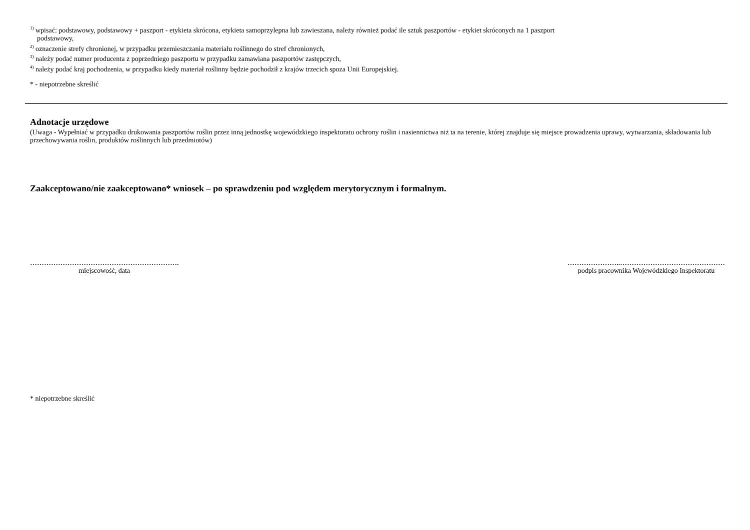<sup>1)</sup> wpisać: podstawowy, podstawowy + paszport - etykieta skrócona, etykieta samoprzylepna lub zawieszana, należy również podać ile sztuk paszportów - etykiet skróconych na 1 paszport
podstawowy,
<sup>2)</sup> oznaczenie strefy chronionej, w przypadku przemieszczania materiału roślinnego do stref chronionych,
<sup>3)</sup> należy podać numer producenta z poprzedniego paszportu w przypadku zamawiana paszportów zastępczych,
<sup>4)</sup> należy podać kraj pochodzenia, w przypadku kiedy materiał roślinny będzie pochodził z krajów trzecich spoza Unii Europejskiej.
* - niepotrzebne skreślić
Adnotacje urzędowe
(Uwaga - Wypełniać w przypadku drukowania paszportów roślin przez inną jednostkę wojewódzkiego inspektoratu ochrony roślin i nasiennictwa niż ta na terenie, której znajduje się miejsce prowadzenia uprawy, wytwarzania, składowania lub przechowywania roślin, produktów roślinnych lub przedmiotów)
Zaakceptowano/nie zaakceptowano* wniosek – po sprawdzeniu pod względem merytorycznym i formalnym.
……………………………………………………….
miejscowość, data
…………………..………………………………………
podpis pracownika Wojewódzkiego Inspektoratu
* niepotrzebne skreślić